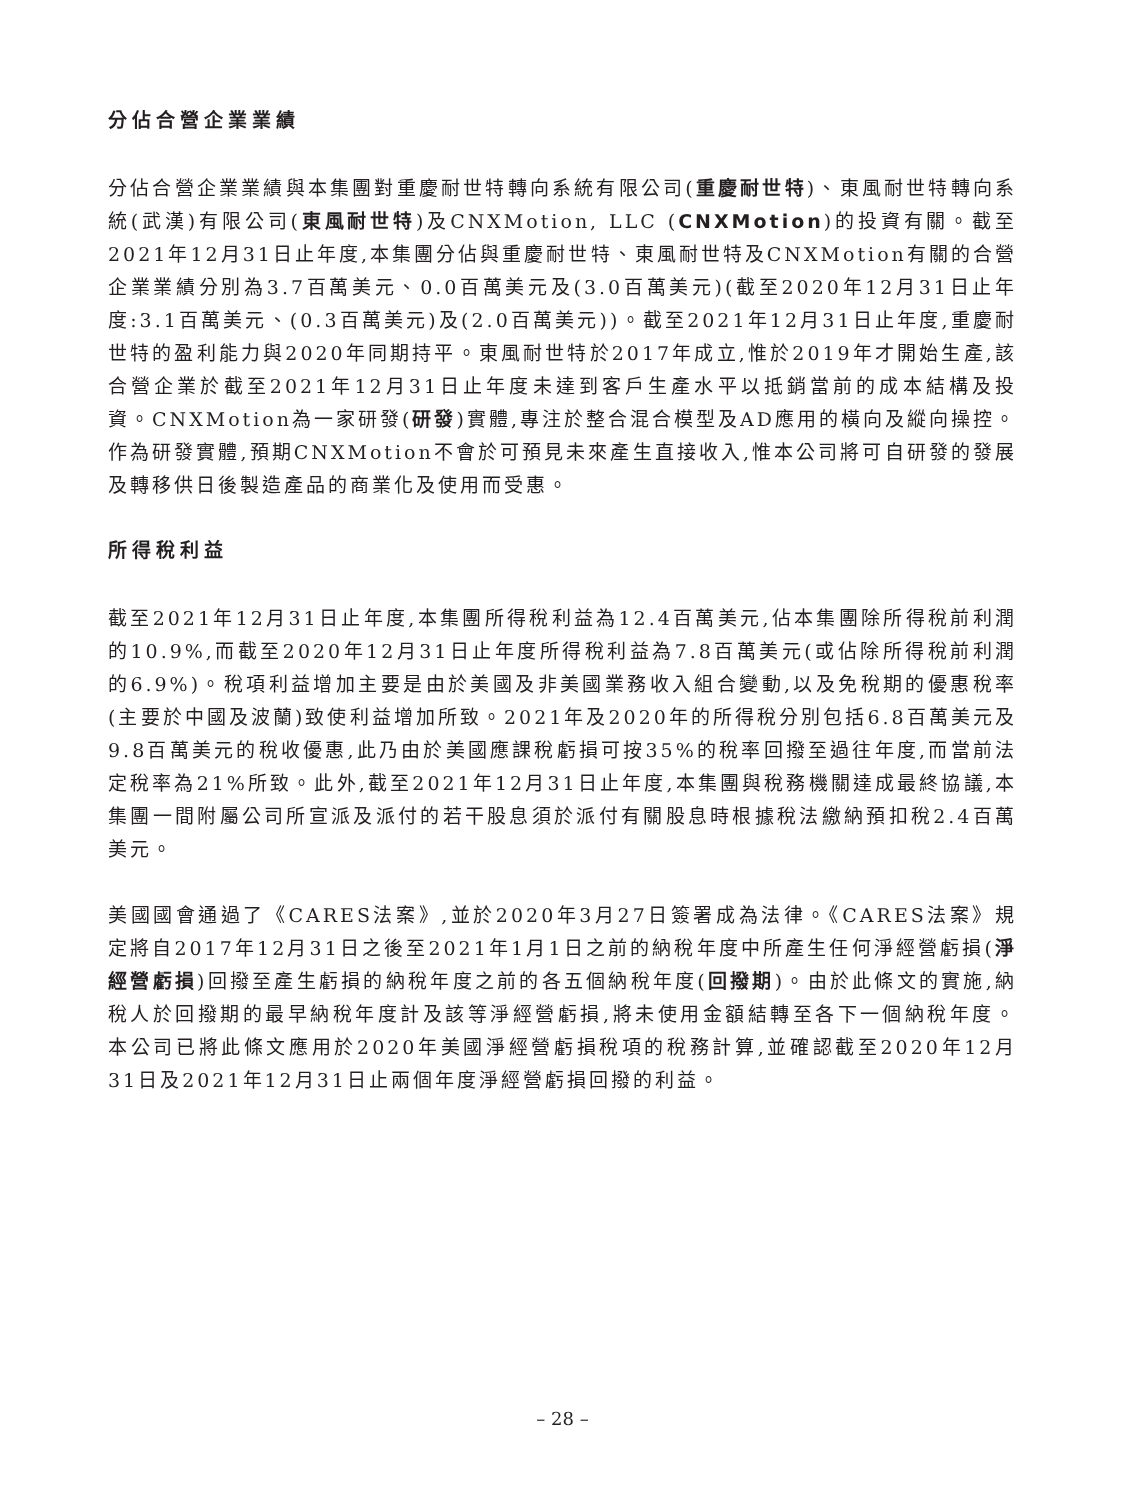分佔合營企業業績
分佔合營企業業績與本集團對重慶耐世特轉向系統有限公司(重慶耐世特)、東風耐世特轉向系統(武漢)有限公司(東風耐世特)及CNXMotion, LLC (CNXMotion)的投資有關。截至2021年12月31日止年度,本集團分佔與重慶耐世特、東風耐世特及CNXMotion有關的合營企業業績分別為3.7百萬美元、0.0百萬美元及(3.0百萬美元)(截至2020年12月31日止年度:3.1百萬美元、(0.3百萬美元)及(2.0百萬美元))。截至2021年12月31日止年度,重慶耐世特的盈利能力與2020年同期持平。東風耐世特於2017年成立,惟於2019年才開始生產,該合營企業於截至2021年12月31日止年度未達到客戶生產水平以抵銷當前的成本結構及投資。CNXMotion為一家研發(研發)實體,專注於整合混合模型及AD應用的橫向及縱向操控。作為研發實體,預期CNXMotion不會於可預見未來產生直接收入,惟本公司將可自研發的發展及轉移供日後製造產品的商業化及使用而受惠。
所得稅利益
截至2021年12月31日止年度,本集團所得稅利益為12.4百萬美元,佔本集團除所得稅前利潤的10.9%,而截至2020年12月31日止年度所得稅利益為7.8百萬美元(或佔除所得稅前利潤的6.9%)。稅項利益增加主要是由於美國及非美國業務收入組合變動,以及免稅期的優惠稅率(主要於中國及波蘭)致使利益增加所致。2021年及2020年的所得稅分別包括6.8百萬美元及9.8百萬美元的稅收優惠,此乃由於美國應課稅虧損可按35%的稅率回撥至過往年度,而當前法定稅率為21%所致。此外,截至2021年12月31日止年度,本集團與稅務機關達成最終協議,本集團一間附屬公司所宣派及派付的若干股息須於派付有關股息時根據稅法繳納預扣稅2.4百萬美元。
美國國會通過了《CARES法案》,並於2020年3月27日簽署成為法律。《CARES法案》規定將自2017年12月31日之後至2021年1月1日之前的納稅年度中所產生任何淨經營虧損(淨經營虧損)回撥至產生虧損的納稅年度之前的各五個納稅年度(回撥期)。由於此條文的實施,納稅人於回撥期的最早納稅年度計及該等淨經營虧損,將未使用金額結轉至各下一個納稅年度。本公司已將此條文應用於2020年美國淨經營虧損稅項的稅務計算,並確認截至2020年12月31日及2021年12月31日止兩個年度淨經營虧損回撥的利益。
– 28 –